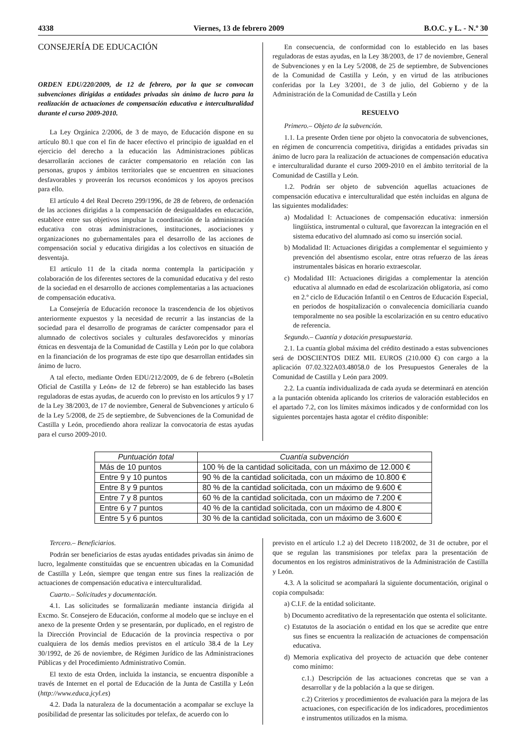4338 Viernes, 13 de febrero 2009 B.O.C. y L. - N.º 30
CONSEJERÍA DE EDUCACIÓN
ORDEN EDU/220/2009, de 12 de febrero, por la que se convocan subvenciones dirigidas a entidades privadas sin ánimo de lucro para la realización de actuaciones de compensación educativa e interculturalidad durante el curso 2009-2010.
La Ley Orgánica 2/2006, de 3 de mayo, de Educación dispone en su artículo 80.1 que con el fin de hacer efectivo el principio de igualdad en el ejercicio del derecho a la educación las Administraciones públicas desarrollarán acciones de carácter compensatorio en relación con las personas, grupos y ámbitos territoriales que se encuentren en situaciones desfavorables y proveerán los recursos económicos y los apoyos precisos para ello.
El artículo 4 del Real Decreto 299/1996, de 28 de febrero, de ordenación de las acciones dirigidas a la compensación de desigualdades en educación, establece entre sus objetivos impulsar la coordinación de la administración educativa con otras administraciones, instituciones, asociaciones y organizaciones no gubernamentales para el desarrollo de las acciones de compensación social y educativa dirigidas a los colectivos en situación de desventaja.
El artículo 11 de la citada norma contempla la participación y colaboración de los diferentes sectores de la comunidad educativa y del resto de la sociedad en el desarrollo de acciones complementarias a las actuaciones de compensación educativa.
La Consejería de Educación reconoce la trascendencia de los objetivos anteriormente expuestos y la necesidad de recurrir a las instancias de la sociedad para el desarrollo de programas de carácter compensador para el alumnado de colectivos sociales y culturales desfavorecidos y minorías étnicas en desventaja de la Comunidad de Castilla y León por lo que colabora en la financiación de los programas de este tipo que desarrollan entidades sin ánimo de lucro.
A tal efecto, mediante Orden EDU/212/2009, de 6 de febrero («Boletín Oficial de Castilla y León» de 12 de febrero) se han establecido las bases reguladoras de estas ayudas, de acuerdo con lo previsto en los artículos 9 y 17 de la Ley 38/2003, de 17 de noviembre, General de Subvenciones y artículo 6 de la Ley 5/2008, de 25 de septiembre, de Subvenciones de la Comunidad de Castilla y León, procediendo ahora realizar la convocatoria de estas ayudas para el curso 2009-2010.
En consecuencia, de conformidad con lo establecido en las bases reguladoras de estas ayudas, en la Ley 38/2003, de 17 de noviembre, General de Subvenciones y en la Ley 5/2008, de 25 de septiembre, de Subvenciones de la Comunidad de Castilla y León, y en virtud de las atribuciones conferidas por la Ley 3/2001, de 3 de julio, del Gobierno y de la Administración de la Comunidad de Castilla y León
RESUELVO
Primero.– Objeto de la subvención.
1.1. La presente Orden tiene por objeto la convocatoria de subvenciones, en régimen de concurrencia competitiva, dirigidas a entidades privadas sin ánimo de lucro para la realización de actuaciones de compensación educativa e interculturalidad durante el curso 2009-2010 en el ámbito territorial de la Comunidad de Castilla y León.
1.2. Podrán ser objeto de subvención aquellas actuaciones de compensación educativa e interculturalidad que estén incluidas en alguna de las siguientes modalidades:
a) Modalidad I: Actuaciones de compensación educativa: inmersión lingüística, instrumental o cultural, que favorezcan la integración en el sistema educativo del alumnado así como su inserción social.
b) Modalidad II: Actuaciones dirigidas a complementar el seguimiento y prevención del absentismo escolar, entre otras refuerzo de las áreas instrumentales básicas en horario extraescolar.
c) Modalidad III: Actuaciones dirigidas a complementar la atención educativa al alumnado en edad de escolarización obligatoria, así como en 2.º ciclo de Educación Infantil o en Centros de Educación Especial, en periodos de hospitalización o convalecencia domiciliaria cuando temporalmente no sea posible la escolarización en su centro educativo de referencia.
Segundo.– Cuantía y dotación presupuestaria.
2.1. La cuantía global máxima del crédito destinado a estas subvenciones será de DOSCIENTOS DIEZ MIL EUROS (210.000 €) con cargo a la aplicación 07.02.322A03.48058.0 de los Presupuestos Generales de la Comunidad de Castilla y León para 2009.
2.2. La cuantía individualizada de cada ayuda se determinará en atención a la puntación obtenida aplicando los criterios de valoración establecidos en el apartado 7.2, con los límites máximos indicados y de conformidad con los siguientes porcentajes hasta agotar el crédito disponible:
| Puntuación total | Cuantía subvención |
| --- | --- |
| Más de 10 puntos | 100 % de la cantidad solicitada, con un máximo de 12.000 € |
| Entre 9 y 10 puntos | 90 % de la cantidad solicitada, con un máximo de 10.800 € |
| Entre 8 y 9 puntos | 80 % de la cantidad solicitada, con un máximo de 9.600 € |
| Entre 7 y 8 puntos | 60 % de la cantidad solicitada, con un máximo de 7.200 € |
| Entre 6 y 7 puntos | 40 % de la cantidad solicitada, con un máximo de 4.800 € |
| Entre 5 y 6 puntos | 30 % de la cantidad solicitada, con un máximo de 3.600 € |
Tercero.– Beneficiarios.
Podrán ser beneficiarios de estas ayudas entidades privadas sin ánimo de lucro, legalmente constituidas que se encuentren ubicadas en la Comunidad de Castilla y León, siempre que tengan entre sus fines la realización de actuaciones de compensación educativa e interculturalidad.
Cuarto.– Solicitudes y documentación.
4.1. Las solicitudes se formalizarán mediante instancia dirigida al Excmo. Sr. Consejero de Educación, conforme al modelo que se incluye en el anexo de la presente Orden y se presentarán, por duplicado, en el registro de la Dirección Provincial de Educación de la provincia respectiva o por cualquiera de los demás medios previstos en el artículo 38.4 de la Ley 30/1992, de 26 de noviembre, de Régimen Jurídico de las Administraciones Públicas y del Procedimiento Administrativo Común.
El texto de esta Orden, incluida la instancia, se encuentra disponible a través de Internet en el portal de Educación de la Junta de Castilla y León (http://www.educa.jcyl.es)
4.2. Dada la naturaleza de la documentación a acompañar se excluye la posibilidad de presentar las solicitudes por telefax, de acuerdo con lo
previsto en el artículo 1.2 a) del Decreto 118/2002, de 31 de octubre, por el que se regulan las transmisiones por telefax para la presentación de documentos en los registros administrativos de la Administración de Castilla y León.
4.3. A la solicitud se acompañará la siguiente documentación, original o copia compulsada:
a) C.I.F. de la entidad solicitante.
b) Documento acreditativo de la representación que ostenta el solicitante.
c) Estatutos de la asociación o entidad en los que se acredite que entre sus fines se encuentra la realización de actuaciones de compensación educativa.
d) Memoria explicativa del proyecto de actuación que debe contener como mínimo:
c.1.) Descripción de las actuaciones concretas que se van a desarrollar y de la población a la que se dirigen.
c.2) Criterios y procedimientos de evaluación para la mejora de las actuaciones, con especificación de los indicadores, procedimientos e instrumentos utilizados en la misma.